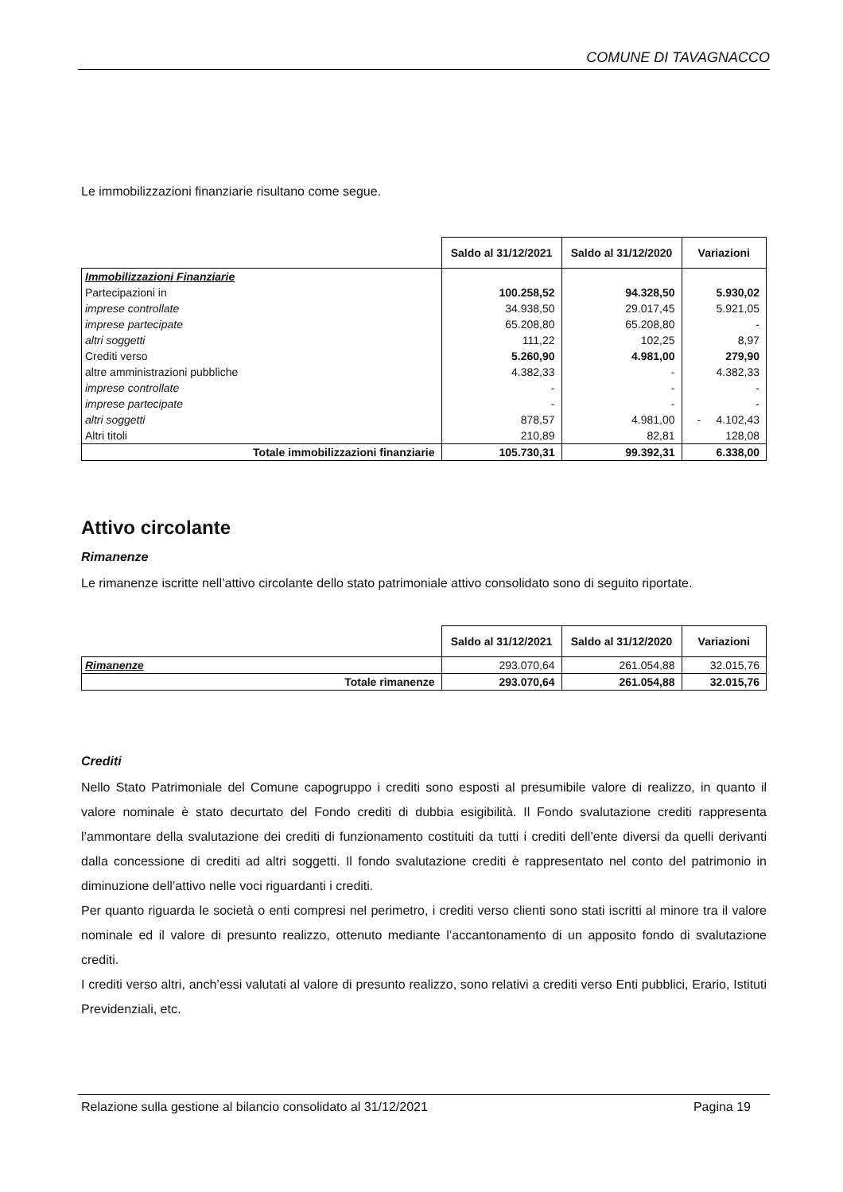COMUNE DI TAVAGNACCO
Le immobilizzazioni finanziarie risultano come segue.
| | Saldo al 31/12/2021 | Saldo al 31/12/2020 | Variazioni |
| Immobilizzazioni Finanziarie | | | |
| Partecipazioni in | 100.258,52 | 94.328,50 | 5.930,02 |
| imprese controllate | 34.938,50 | 29.017,45 | 5.921,05 |
| imprese partecipate | 65.208,80 | 65.208,80 | - |
| altri soggetti | 111,22 | 102,25 | 8,97 |
| Crediti verso | 5.260,90 | 4.981,00 | 279,90 |
| altre amministrazioni pubbliche | 4.382,33 | - | 4.382,33 |
| imprese controllate | - | - | - |
| imprese partecipate | - | - | - |
| altri soggetti | 878,57 | 4.981,00 | - 4.102,43 |
| Altri titoli | 210,89 | 82,81 | 128,08 |
| Totale immobilizzazioni finanziarie | 105.730,31 | 99.392,31 | 6.338,00 |
Attivo circolante
Rimanenze
Le rimanenze iscritte nell’attivo circolante dello stato patrimoniale attivo consolidato sono di seguito riportate.
| | Saldo al 31/12/2021 | Saldo al 31/12/2020 | Variazioni |
| Rimanenze | 293.070,64 | 261.054,88 | 32.015,76 |
| Totale rimanenze | 293.070,64 | 261.054,88 | 32.015,76 |
Crediti
Nello Stato Patrimoniale del Comune capogruppo i crediti sono esposti al presumibile valore di realizzo, in quanto il valore nominale è stato decurtato del Fondo crediti di dubbia esigibilità. Il Fondo svalutazione crediti rappresenta l’ammontare della svalutazione dei crediti di funzionamento costituiti da tutti i crediti dell’ente diversi da quelli derivanti dalla concessione di crediti ad altri soggetti. Il fondo svalutazione crediti è rappresentato nel conto del patrimonio in diminuzione dell’attivo nelle voci riguardanti i crediti.
Per quanto riguarda le società o enti compresi nel perimetro, i crediti verso clienti sono stati iscritti al minore tra il valore nominale ed il valore di presunto realizzo, ottenuto mediante l’accantonamento di un apposito fondo di svalutazione crediti.
I crediti verso altri, anch’essi valutati al valore di presunto realizzo, sono relativi a crediti verso Enti pubblici, Erario, Istituti Previdenziali, etc.
Relazione sulla gestione al bilancio consolidato al 31/12/2021 Pagina 19